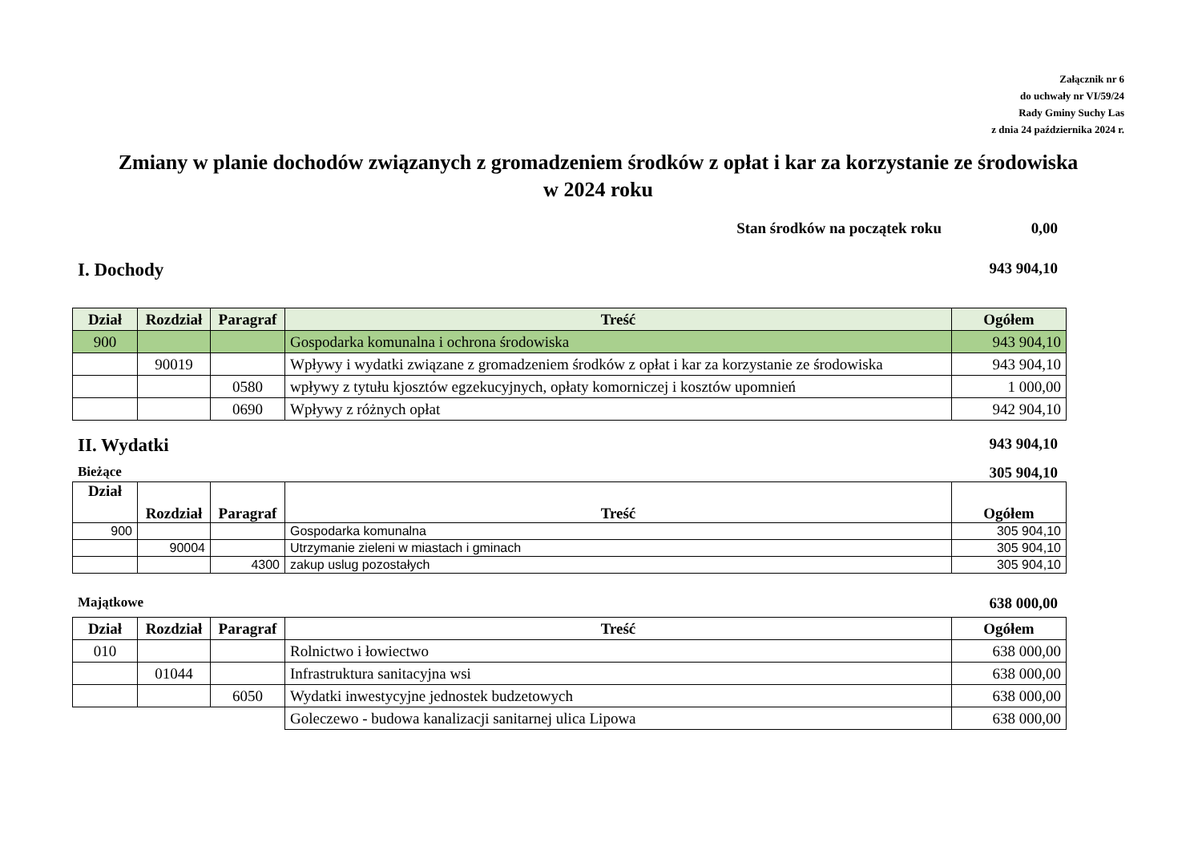Załącznik nr 6
do uchwały nr VI/59/24
Rady Gminy Suchy Las
z dnia 24 października 2024 r.
Zmiany w planie dochodów związanych z gromadzeniem środków z opłat i kar za korzystanie ze środowiska
w 2024 roku
Stan środków na początek roku 0,00
I. Dochody 943 904,10
| Dział | Rozdział | Paragraf | Treść | Ogółem |
| --- | --- | --- | --- | --- |
| 900 | | | Gospodarka komunalna i ochrona środowiska | 943 904,10 |
| | 90019 | | Wpływy i wydatki związane z gromadzeniem środków z opłat i kar za korzystanie ze środowiska | 943 904,10 |
| | | 0580 | wpływy z tytułu kjosztów egzekucyjnych, opłaty komorniczej i kosztów upomnień | 1 000,00 |
| | | 0690 | Wpływy z różnych opłat | 942 904,10 |
II. Wydatki 943 904,10
Bieżące 305 904,10
| Dział | Rozdział | Paragraf | Treść | Ogółem |
| --- | --- | --- | --- | --- |
| 900 | | | Gospodarka komunalna | 305 904,10 |
| | 90004 | | Utrzymanie zieleni w miastach i gminach | 305 904,10 |
| | | 4300 | zakup uslug pozostałych | 305 904,10 |
Majątkowe 638 000,00
| Dział | Rozdział | Paragraf | Treść | Ogółem |
| --- | --- | --- | --- | --- |
| 010 | | | Rolnictwo i łowiectwo | 638 000,00 |
| | 01044 | | Infrastruktura sanitacyjna wsi | 638 000,00 |
| | | 6050 | Wydatki inwestycyjne jednostek budzetowych | 638 000,00 |
| | | | Goleczewo - budowa kanalizacji sanitarnej ulica Lipowa | 638 000,00 |